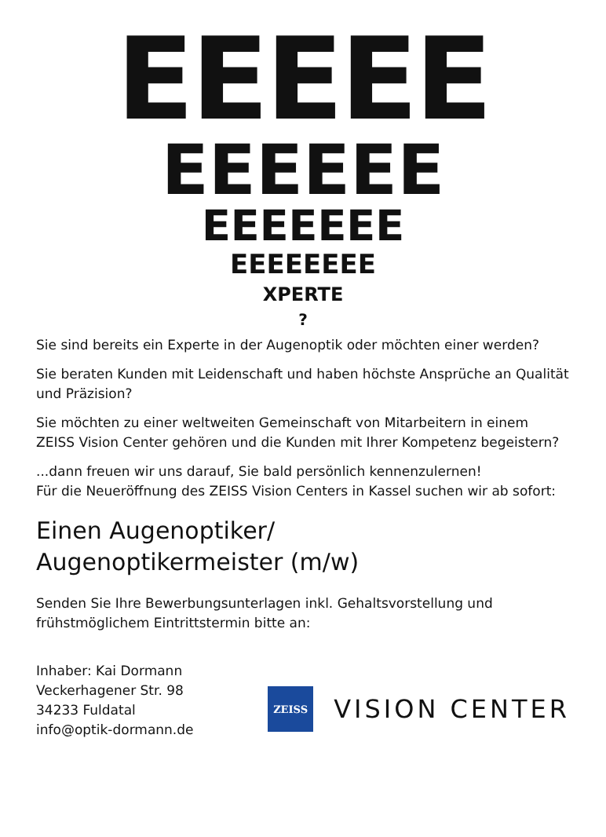EEEEE
EEEEEE
EEEEEEE
EEEEEEEE
XPERTE
?
Sie sind bereits ein Experte in der Augenoptik oder möchten einer werden?
Sie beraten Kunden mit Leidenschaft und haben höchste Ansprüche an Qualität und Präzision?
Sie möchten zu einer weltweiten Gemeinschaft von Mitarbeitern in einem ZEISS Vision Center gehören und die Kunden mit Ihrer Kompetenz begeistern?
...dann freuen wir uns darauf, Sie bald persönlich kennenzulernen!
Für die Neueröffnung des ZEISS Vision Centers in Kassel suchen wir ab sofort:
Einen Augenoptiker/
Augenoptikermeister (m/w)
Senden Sie Ihre Bewerbungsunterlagen inkl. Gehaltsvorstellung und frühstmöglichem Eintrittstermin bitte an:
Inhaber: Kai Dormann
Veckerhagener Str. 98
34233 Fuldatal
info@optik-dormann.de
ZEISS
VISION CENTER